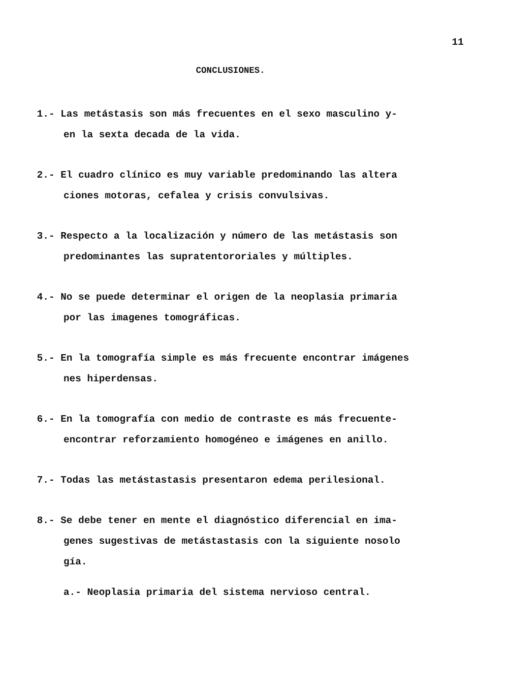11
CONCLUSIONES.
1.- Las metástasis son más frecuentes en el sexo masculino y-
en la sexta decada de la vida.
2.- El cuadro clínico es muy variable predominando las altera
ciones motoras, cefalea y crisis convulsivas.
3.- Respecto a la localización y número de las metástasis son
predominantes las supratentororiales y múltiples.
4.- No se puede determinar el origen de la neoplasia primaria
por las imagenes tomográficas.
5.- En la tomografía simple es más frecuente encontrar imágenes
nes hiperdensas.
6.- En la tomografía con medio de contraste es más frecuente-
encontrar reforzamiento homogéneo e imágenes en anillo.
7.- Todas las metástastasis presentaron edema perilesional.
8.- Se debe tener en mente el diagnóstico diferencial en ima-
genes sugestivas de metástastasis con la siguiente nosolo
gía.
a.- Neoplasia primaria del sistema nervioso central.